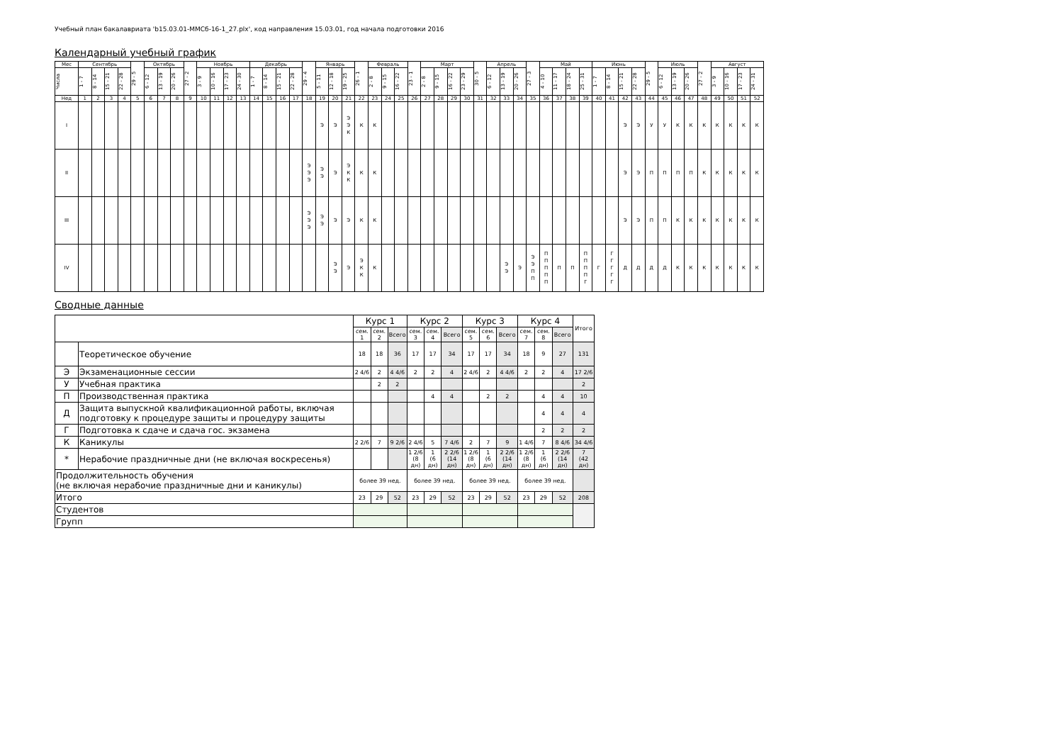Учебный план бакалавриата 'b15.03.01-ММСб-16-1_27.plx', код направления 15.03.01, год начала подготовки 2016
Календарный учебный график
| Мес | Сентябрь | | | | 29 - 5 | Октябрь | | | 27 - 2 | Ноябрь | | | | Декабрь | | | | 29 - 4 | Январь | | | 26 - 1 | Февраль | | | 23 - 1 | Март | | | | 30 - 5 | Апрель | | | 27 - 3 | Май | | | | Июнь | | | | 29 - 5 | Июль | | | 27 - 2 | Август | | | |
| --- | --- | --- | --- | --- | --- | --- | --- | --- | --- | --- | --- | --- | --- | --- | --- | --- | --- | --- | --- | --- | --- | --- | --- | --- | --- | --- | --- | --- | --- | --- | --- | --- | --- | --- | --- | --- | --- | --- | --- | --- | --- | --- | --- | --- | --- | --- | --- | --- | --- | --- | --- | --- |
| Числа | 1 - 7 | 8 - 14 | 15 - 21 | 22 - 28 | | 6 - 12 | 13 - 19 | 20 - 26 | | 3 - 9 | 10 - 16 | 17 - 23 | 24 - 30 | 1 - 7 | 8 - 14 | 15 - 21 | 22 - 28 | | 5 - 11 | 12 - 18 | 19 - 25 | | 2 - 8 | 9 - 15 | 16 - 22 | | 2 - 8 | 9 - 15 | 16 - 22 | 23 - 29 | | 6 - 12 | 13 - 19 | 20 - 26 | | 4 - 10 | 11 - 17 | 18 - 24 | 25 - 31 | 1 - 7 | 8 - 14 | 15 - 21 | 22 - 28 | | 6 - 12 | 13 - 19 | 20 - 26 | | 3 - 9 | 10 - 16 | 17 - 23 | 24 - 31 |
| Нед | 1 | 2 | 3 | 4 | 5 | 6 | 7 | 8 | 9 | 10 | 11 | 12 | 13 | 14 | 15 | 16 | 17 | 18 | 19 | 20 | 21 | 22 | 23 | 24 | 25 | 26 | 27 | 28 | 29 | 30 | 31 | 32 | 33 | 34 | 35 | 36 | 37 | 38 | 39 | 40 | 41 | 42 | 43 | 44 | 45 | 46 | 47 | 48 | 49 | 50 | 51 | 52 |
| I | | | | | | | | | | | | | | | | | | | Э | Э | Э Э К | К | К | | | | | | | | | | | | | | | | | | | Э | Э | У | У | К | К | К | К | К | К | К |
| II | | | | | | | | | | | | | | | | | | Э Э Э | Э Э | Э | Э К К | К | К | | | | | | | | | | | | | | | | | | | Э | Э | П | П | П | П | К | К | К | К | К |
| III | | | | | | | | | | | | | | | | | | Э Э Э | Э Э | Э | Э | К | К | | | | | | | | | | | | | | | | | | | Э | Э | П | П | К | К | К | К | К | К | К |
| IV | | | | | | | | | | | | | | | | | | | | Э Э | Э | Э К К | К | | | | | | | | | | Э Э | Э | Э Э П П | П П П П П | П | П | П П П П Г | Г | Г Г Г Г Г | Д | Д | Д | Д | К | К | К | К | К | К | К |
Сводные данные
| | | Курс 1 | | | Курс 2 | | | Курс 3 | | | Курс 4 | | | Итого |
| --- | --- | --- | --- | --- | --- | --- | --- | --- | --- | --- | --- | --- | --- | --- |
| | | сем. 1 | сем. 2 | Всего | сем. 3 | сем. 4 | Всего | сем. 5 | сем. 6 | Всего | сем. 7 | сем. 8 | Всего | |
| | Теоретическое обучение | 18 | 18 | 36 | 17 | 17 | 34 | 17 | 17 | 34 | 18 | 9 | 27 | 131 |
| Э | Экзаменационные сессии | 2 4/6 | 2 | 4 4/6 | 2 | 2 | 4 | 2 4/6 | 2 | 4 4/6 | 2 | 2 | 4 | 17 2/6 |
| У | Учебная практика | | 2 | 2 | | | | | | | | | | 2 |
| П | Производственная практика | | | | | 4 | 4 | | 2 | 2 | | 4 | 4 | 10 |
| Д | Защита выпускной квалификационной работы, включая подготовку к процедуре защиты и процедуру защиты | | | | | | | | | | | 4 | 4 | 4 |
| Г | Подготовка к сдаче и сдача гос. экзамена | | | | | | | | | | | 2 | 2 | 2 |
| К | Каникулы | 2 2/6 | 7 | 9 2/6 | 2 4/6 | 5 | 7 4/6 | 2 | 7 | 9 | 1 4/6 | 7 | 8 4/6 | 34 4/6 |
| * | Нерабочие праздничные дни (не включая воскресенья) | | | | 1 2/6 (8 дн) | 1 (6 дн) | 2 2/6 (14 дн) | 1 2/6 (8 дн) | 1 (6 дн) | 2 2/6 (14 дн) | 1 2/6 (8 дн) | 1 (6 дн) | 2 2/6 (14 дн) | 7 (42 дн) |
| Продолжительность обучения (не включая нерабочие праздничные дни и каникулы) | | более 39 нед. | | | более 39 нед. | | | более 39 нед. | | | более 39 нед. | | | |
| Итого | | 23 | 29 | 52 | 23 | 29 | 52 | 23 | 29 | 52 | 23 | 29 | 52 | 208 |
| Студентов | | | | | | | | | | | | | | |
| Групп | | | | | | | | | | | | | | |